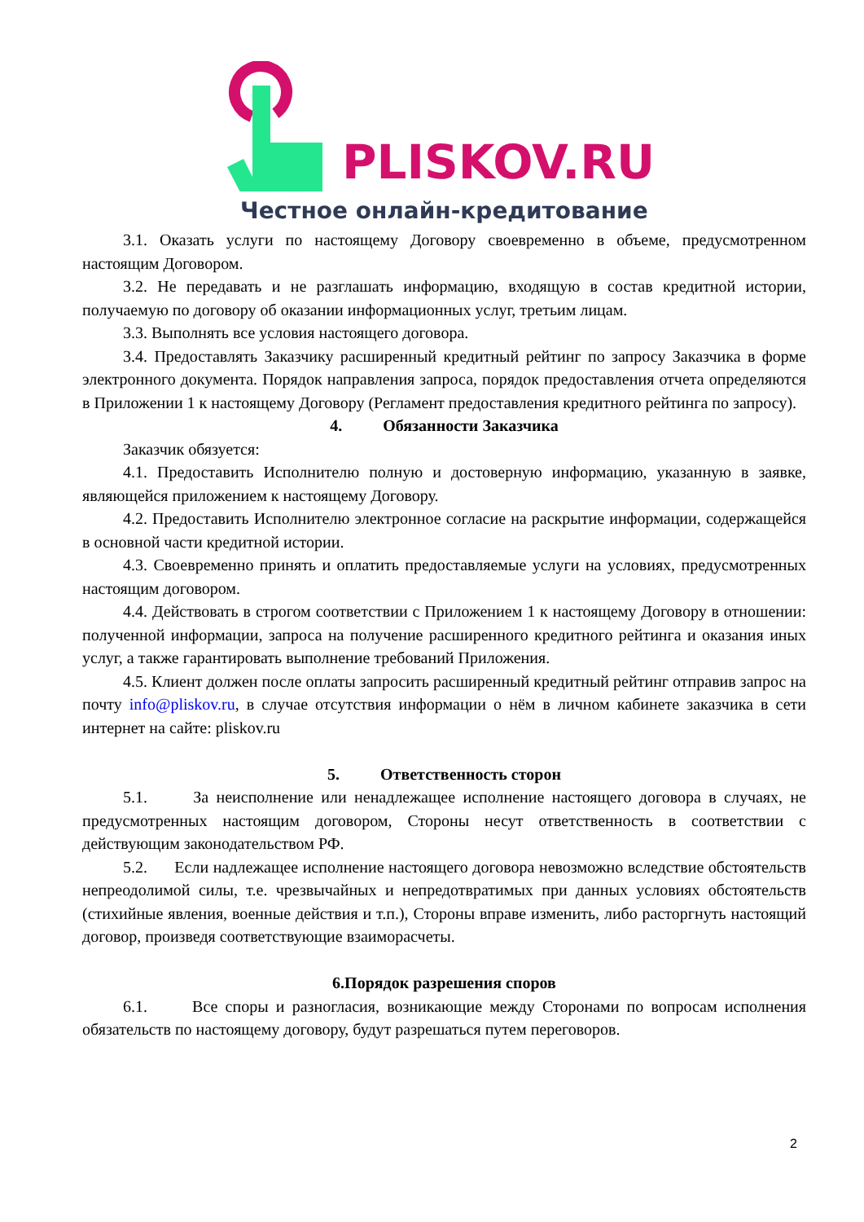PLISKOV.RU
Честное онлайн-кредитование
3.1. Оказать услуги по настоящему Договору своевременно в объеме, предусмотренном настоящим Договором.
3.2. Не передавать и не разглашать информацию, входящую в состав кредитной истории, получаемую по договору об оказании информационных услуг, третьим лицам.
3.3. Выполнять все условия настоящего договора.
3.4. Предоставлять Заказчику расширенный кредитный рейтинг по запросу Заказчика в форме электронного документа. Порядок направления запроса, порядок предоставления отчета определяются в Приложении 1 к настоящему Договору (Регламент предоставления кредитного рейтинга по запросу).
4. Обязанности Заказчика
Заказчик обязуется:
4.1. Предоставить Исполнителю полную и достоверную информацию, указанную в заявке, являющейся приложением к настоящему Договору.
4.2. Предоставить Исполнителю электронное согласие на раскрытие информации, содержащейся в основной части кредитной истории.
4.3. Своевременно принять и оплатить предоставляемые услуги на условиях, предусмотренных настоящим договором.
4.4. Действовать в строгом соответствии с Приложением 1 к настоящему Договору в отношении: полученной информации, запроса на получение расширенного кредитного рейтинга и оказания иных услуг, а также гарантировать выполнение требований Приложения.
4.5. Клиент должен после оплаты запросить расширенный кредитный рейтинг отправив запрос на почту info@pliskov.ru, в случае отсутствия информации о нём в личном кабинете заказчика в сети интернет на сайте: pliskov.ru
5. Ответственность сторон
5.1. За неисполнение или ненадлежащее исполнение настоящего договора в случаях, не предусмотренных настоящим договором, Стороны несут ответственность в соответствии с действующим законодательством РФ.
5.2. Если надлежащее исполнение настоящего договора невозможно вследствие обстоятельств непреодолимой силы, т.е. чрезвычайных и непредотвратимых при данных условиях обстоятельств (стихийные явления, военные действия и т.п.), Стороны вправе изменить, либо расторгнуть настоящий договор, произведя соответствующие взаиморасчеты.
6.Порядок разрешения споров
6.1. Все споры и разногласия, возникающие между Сторонами по вопросам исполнения обязательств по настоящему договору, будут разрешаться путем переговоров.
2